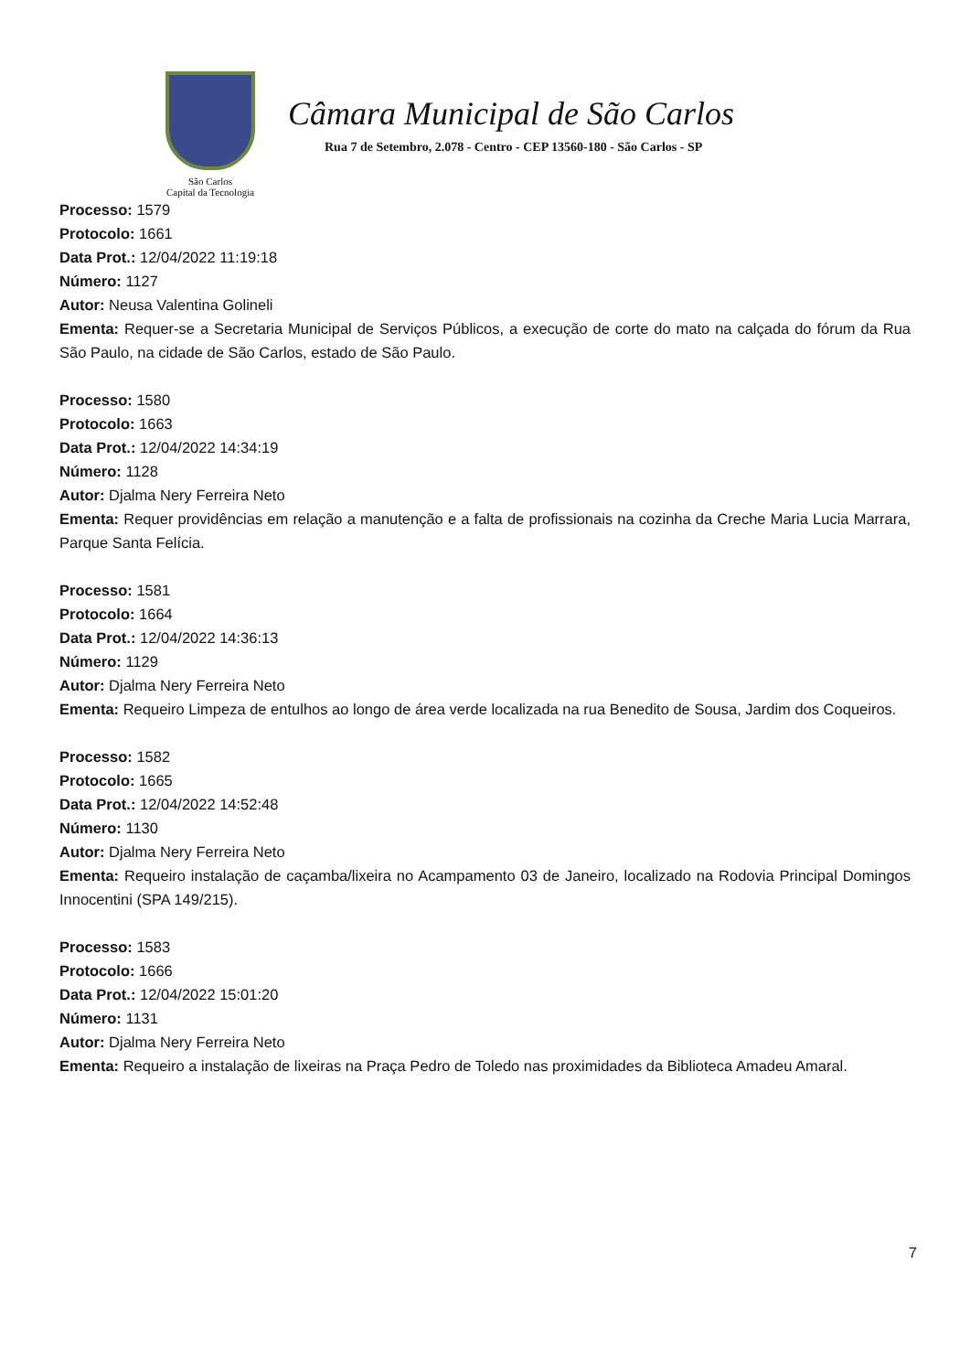São Carlos
Capital da Tecnologia
Câmara Municipal de São Carlos
Rua 7 de Setembro, 2.078 - Centro - CEP 13560-180 - São Carlos - SP
Processo: 1579
Protocolo: 1661
Data Prot.: 12/04/2022 11:19:18
Número: 1127
Autor: Neusa Valentina Golineli
Ementa: Requer-se a Secretaria Municipal de Serviços Públicos, a execução de corte do mato na calçada do fórum da Rua São Paulo, na cidade de São Carlos, estado de São Paulo.
Processo: 1580
Protocolo: 1663
Data Prot.: 12/04/2022 14:34:19
Número: 1128
Autor: Djalma Nery Ferreira Neto
Ementa: Requer providências em relação a manutenção e a falta de profissionais na cozinha da Creche Maria Lucia Marrara, Parque Santa Felícia.
Processo: 1581
Protocolo: 1664
Data Prot.: 12/04/2022 14:36:13
Número: 1129
Autor: Djalma Nery Ferreira Neto
Ementa: Requeiro Limpeza de entulhos ao longo de área verde localizada na rua Benedito de Sousa, Jardim dos Coqueiros.
Processo: 1582
Protocolo: 1665
Data Prot.: 12/04/2022 14:52:48
Número: 1130
Autor: Djalma Nery Ferreira Neto
Ementa: Requeiro instalação de caçamba/lixeira no Acampamento 03 de Janeiro, localizado na Rodovia Principal Domingos Innocentini (SPA 149/215).
Processo: 1583
Protocolo: 1666
Data Prot.: 12/04/2022 15:01:20
Número: 1131
Autor: Djalma Nery Ferreira Neto
Ementa: Requeiro a instalação de lixeiras na Praça Pedro de Toledo nas proximidades da Biblioteca Amadeu Amaral.
7